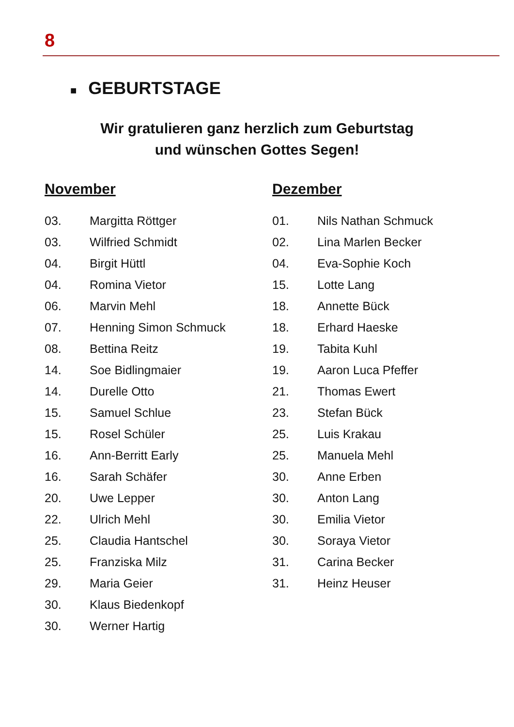8
■ GEBURTSTAGE
Wir gratulieren ganz herzlich zum Geburtstag
und wünschen Gottes Segen!
November
| 03. | Margitta Röttger |
| 03. | Wilfried Schmidt |
| 04. | Birgit Hüttl |
| 04. | Romina Vietor |
| 06. | Marvin Mehl |
| 07. | Henning Simon Schmuck |
| 08. | Bettina Reitz |
| 14. | Soe Bidlingmaier |
| 14. | Durelle Otto |
| 15. | Samuel Schlue |
| 15. | Rosel Schüler |
| 16. | Ann-Berritt Early |
| 16. | Sarah Schäfer |
| 20. | Uwe Lepper |
| 22. | Ulrich Mehl |
| 25. | Claudia Hantschel |
| 25. | Franziska Milz |
| 29. | Maria Geier |
| 30. | Klaus Biedenkopf |
| 30. | Werner Hartig |
Dezember
| 01. | Nils Nathan Schmuck |
| 02. | Lina Marlen Becker |
| 04. | Eva-Sophie Koch |
| 15. | Lotte Lang |
| 18. | Annette Bück |
| 18. | Erhard Haeske |
| 19. | Tabita Kuhl |
| 19. | Aaron Luca Pfeffer |
| 21. | Thomas Ewert |
| 23. | Stefan Bück |
| 25. | Luis Krakau |
| 25. | Manuela Mehl |
| 30. | Anne Erben |
| 30. | Anton Lang |
| 30. | Emilia Vietor |
| 30. | Soraya Vietor |
| 31. | Carina Becker |
| 31. | Heinz Heuser |